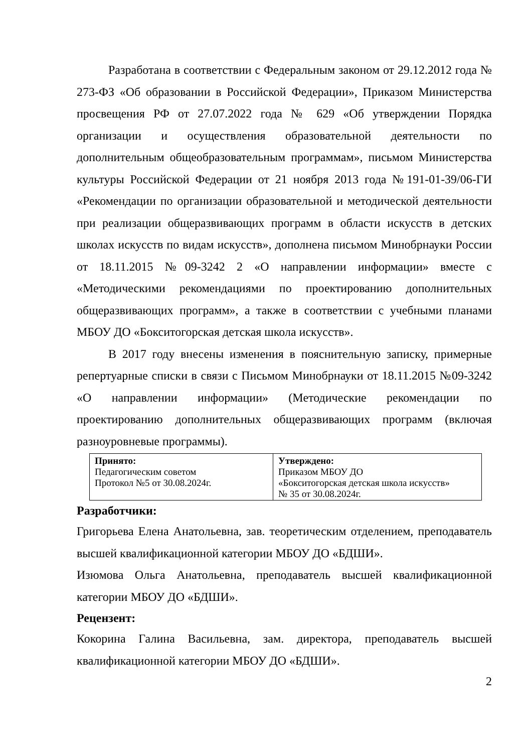Разработана в соответствии с Федеральным законом от 29.12.2012 года № 273-ФЗ «Об образовании в Российской Федерации», Приказом Министерства просвещения РФ от 27.07.2022 года № 629 «Об утверждении Порядка организации и осуществления образовательной деятельности по дополнительным общеобразовательным программам», письмом Министерства культуры Российской Федерации от 21 ноября 2013 года №191-01-39/06-ГИ «Рекомендации по организации образовательной и методической деятельности при реализации общеразвивающих программ в области искусств в детских школах искусств по видам искусств», дополнена письмом Минобрнауки России от 18.11.2015 №09-3242 2 «О направлении информации» вместе с «Методическими рекомендациями по проектированию дополнительных общеразвивающих программ», а также в соответствии с учебными планами МБОУ ДО «Бокситогорская детская школа искусств».
В 2017 году внесены изменения в пояснительную записку, примерные репертуарные списки в связи с Письмом Минобрнауки от 18.11.2015 №09-3242 «О направлении информации» (Методические рекомендации по проектированию дополнительных общеразвивающих программ (включая разноуровневые программы).
| Принято: Педагогическим советом Протокол №5 от 30.08.2024г. | Утверждено: Приказом МБОУ ДО «Бокситогорская детская школа искусств» № 35 от 30.08.2024г. |
Разработчики:
Григорьева Елена Анатольевна, зав. теоретическим отделением, преподаватель высшей квалификационной категории МБОУ ДО «БДШИ».
Изюмова Ольга Анатольевна, преподаватель высшей квалификационной категории МБОУ ДО «БДШИ».
Рецензент:
Кокорина Галина Васильевна, зам. директора, преподаватель высшей квалификационной категории МБОУ ДО «БДШИ».
2